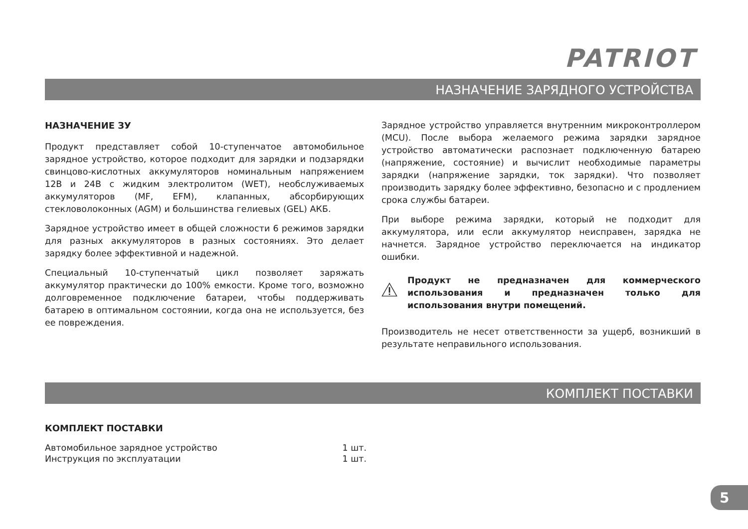PATRIOT
НАЗНАЧЕНИЕ ЗАРЯДНОГО УСТРОЙСТВА
НАЗНАЧЕНИЕ ЗУ
Продукт представляет собой 10-ступенчатое автомобильное зарядное устройство, которое подходит для зарядки и подзарядки свинцово-кислотных аккумуляторов номинальным напряжением 12В и 24В с жидким электролитом (WET), необслуживаемых аккумуляторов (MF, EFM), клапанных, абсорбирующих стекловолоконных (AGM) и большинства гелиевых (GEL) АКБ.
Зарядное устройство имеет в общей сложности 6 режимов зарядки для разных аккумуляторов в разных состояниях. Это делает зарядку более эффективной и надежной.
Специальный 10-ступенчатый цикл позволяет заряжать аккумулятор практически до 100% емкости. Кроме того, возможно долговременное подключение батареи, чтобы поддерживать батарею в оптимальном состоянии, когда она не используется, без ее повреждения.
Зарядное устройство управляется внутренним микроконтроллером (MCU). После выбора желаемого режима зарядки зарядное устройство автоматически распознает подключенную батарею (напряжение, состояние) и вычислит необходимые параметры зарядки (напряжение зарядки, ток зарядки). Что позволяет производить зарядку более эффективно, безопасно и с продлением срока службы батареи.
При выборе режима зарядки, который не подходит для аккумулятора, или если аккумулятор неисправен, зарядка не начнется. Зарядное устройство переключается на индикатор ошибки.
Продукт не предназначен для коммерческого использования и предназначен только для использования внутри помещений.
Производитель не несет ответственности за ущерб, возникший в результате неправильного использования.
КОМПЛЕКТ ПОСТАВКИ
КОМПЛЕКТ ПОСТАВКИ
| Автомобильное зарядное устройство | 1 шт. |
| Инструкция по эксплуатации | 1 шт. |
5